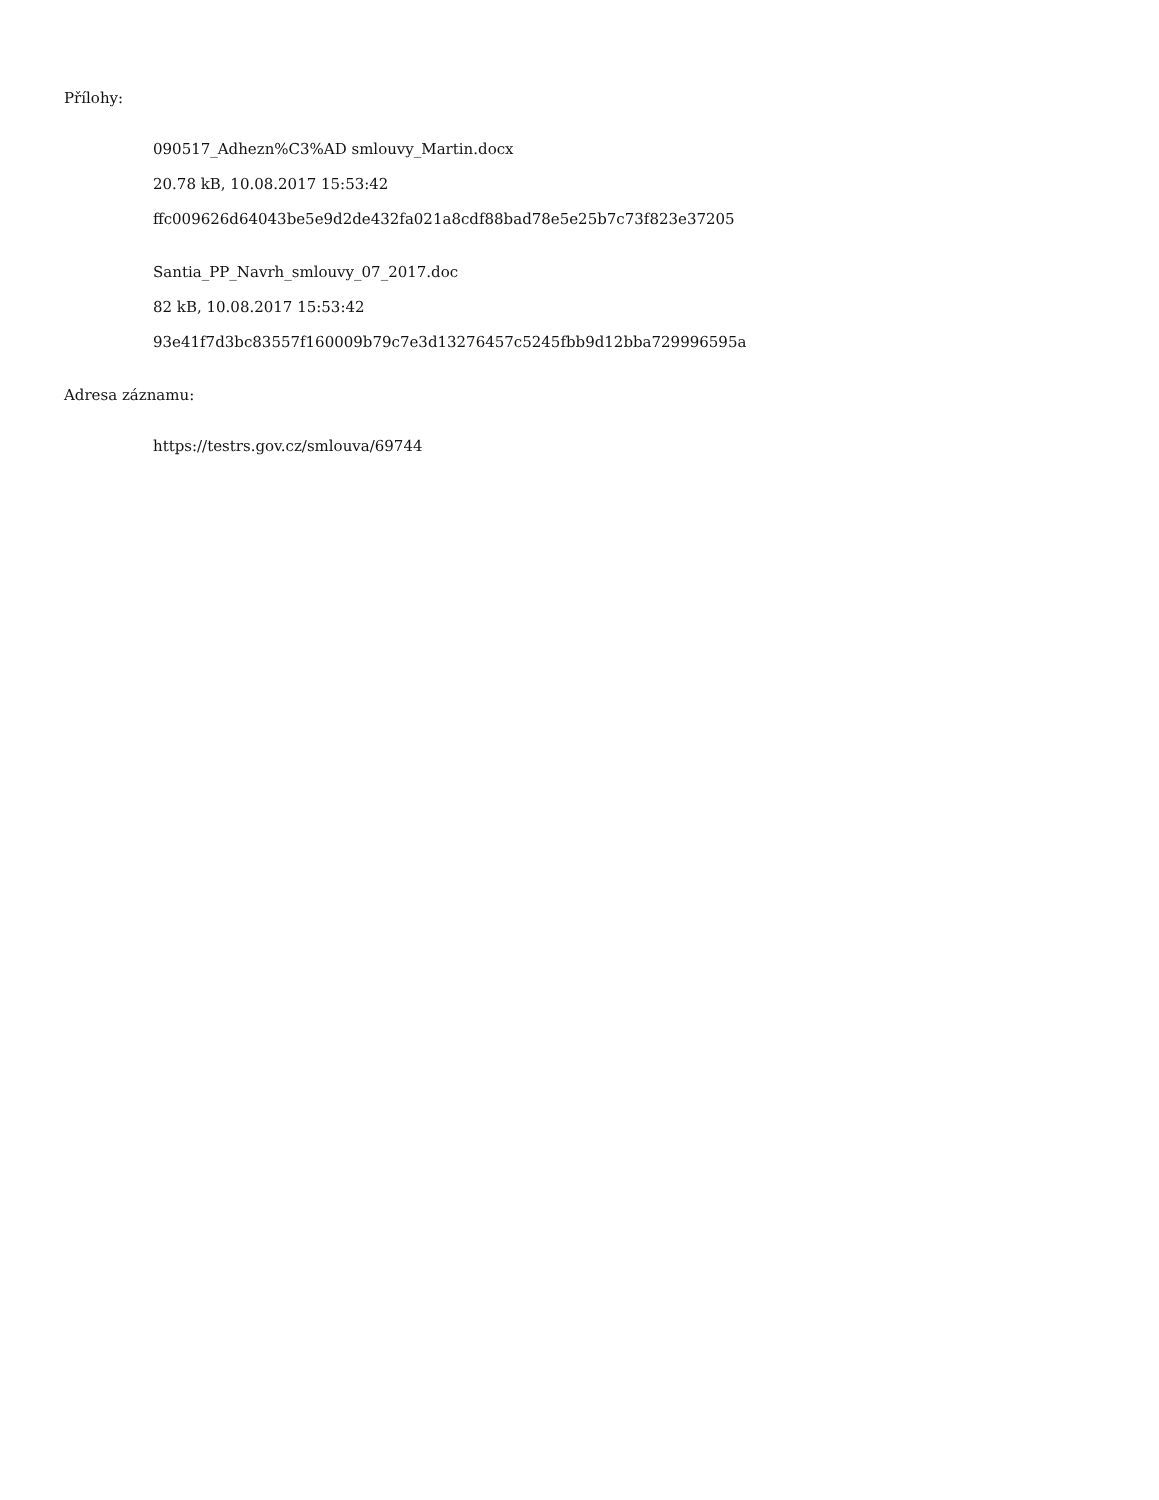Přílohy:
090517_Adhezn%C3%AD smlouvy_Martin.docx
20.78 kB, 10.08.2017 15:53:42
ffc009626d64043be5e9d2de432fa021a8cdf88bad78e5e25b7c73f823e37205
Santia_PP_Navrh_smlouvy_07_2017.doc
82 kB, 10.08.2017 15:53:42
93e41f7d3bc83557f160009b79c7e3d13276457c5245fbb9d12bba729996595a
Adresa záznamu:
https://testrs.gov.cz/smlouva/69744